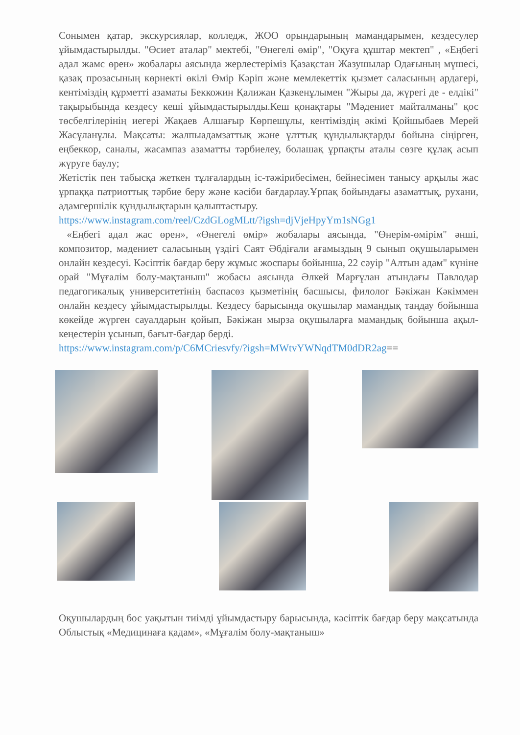Сонымен қатар, экскурсиялар, колледж, ЖОО орындарының мамандарымен, кездесулер ұйымдастырылды. "Өсиет аталар" мектебі, "Өнегелі өмір", "Оқуға құштар мектеп" , «Еңбегі адал жамс өрен» жобалары аясында жерлестеріміз Қазақстан Жазушылар Одағының мүшесі, қазақ прозасының көрнекті өкілі Өмір Кәріп және мемлекеттік қызмет саласының ардагері, кентіміздің құрметті азаматы Беккожин Қалижан Қазкенұлымен "Жыры да, жүрегі де - елдікі" тақырыбында кездесу кеші ұйымдастырылды.Кеш қонақтары "Мәдениет майталманы" қос төсбелгілерінің иегері Жақаев Алшағыр Көрпешұлы, кентіміздің әкімі Қойшыбаев Мерей Жасұланұлы. Мақсаты: жалпыадамзаттық және ұлттық құндылықтарды бойына сіңірген, еңбеккор, саналы, жасампаз азаматты тәрбиелеу, болашақ ұрпақты аталы сөзге құлақ асып жүруге баулу;
Жетістік пен табысқа жеткен тұлғалардың іс-тәжірибесімен, бейнесімен танысу арқылы жас ұрпаққа патриоттық тәрбие беру және кәсіби бағдарлау.Ұрпақ бойындағы азаматтық, рухани, адамгершілік құндылықтарын қалыптастыру.
https://www.instagram.com/reel/CzdGLogMLtt/?igsh=djVjeHpyYm1sNGg1
«Еңбегі адал жас өрен», «Өнегелі өмір» жобалары аясында, "Өнерім-өмірім" әнші, композитор, мәдениет саласының үздігі Саят Әбдіғали ағамыздың 9 сынып оқушыларымен онлайн кездесуі. Кәсіптік бағдар беру жұмыс жоспары бойынша, 22 сәуір "Алтын адам" күніне орай "Мұғалім болу-мақтаныш" жобасы аясында Әлкей Марғұлан атындағы Павлодар педагогикалық университетінің баспасөз қызметінің басшысы, филолог Бәкіжан Кәкіммен онлайн кездесу ұйымдастырылды. Кездесу барысында оқушылар мамандық таңдау бойынша көкейде жүрген сауалдарын қойып, Бәкіжан мырза оқушыларға мамандық бойынша ақыл-кеңестерін ұсынып, бағыт-бағдар берді.
https://www.instagram.com/p/C6MCriesvfy/?igsh=MWtvYWNqdTM0dDR2ag==
Оқушылардың бос уақытын тиімді ұйымдастыру барысында, кәсіптік бағдар беру мақсатында Облыстық «Медицинаға қадам», «Мұғалім болу-мақтаныш»